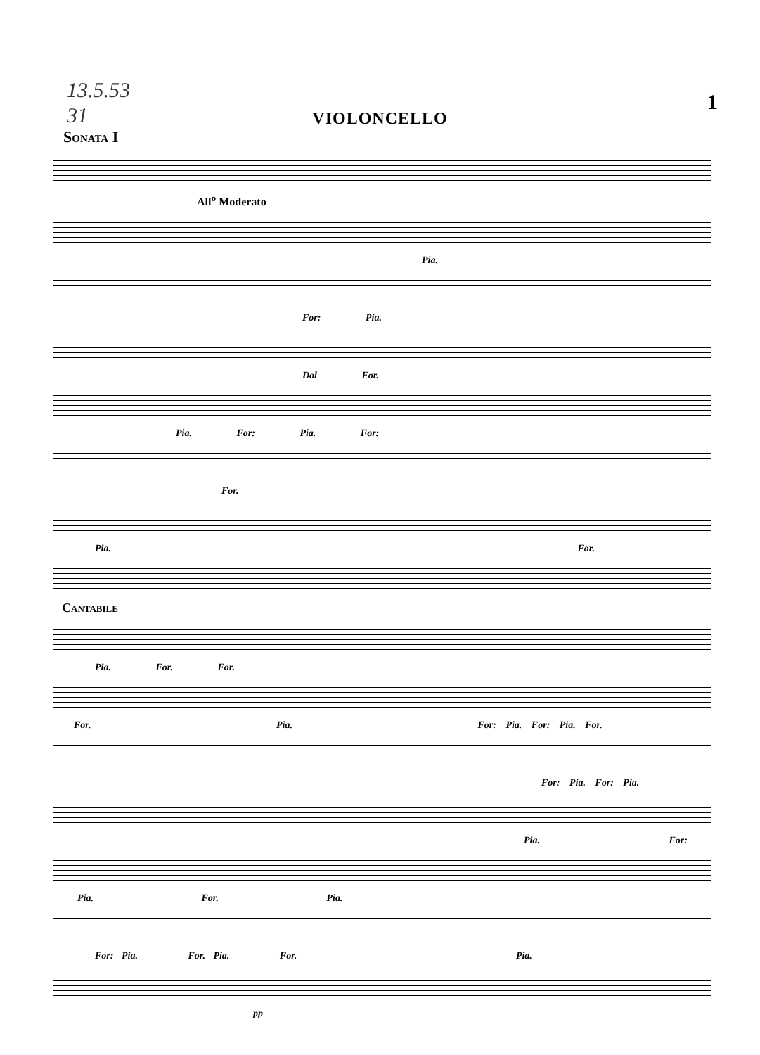13.5.53
31
1
VIOLONCELLO
Sonata I
All<sup>o</sup> Moderato
Pia.
For: Pia.
Dol For.
Pia. For: Pia. For:
For.
Pia. For.
Cantabile
Pia. For. For.
For. Pia. For: Pia. For: Pia. For.
For: Pia. For: Pia.
Pia. For:
Pia. For. Pia.
For: Pia. For. Pia. For. Pia.
pp